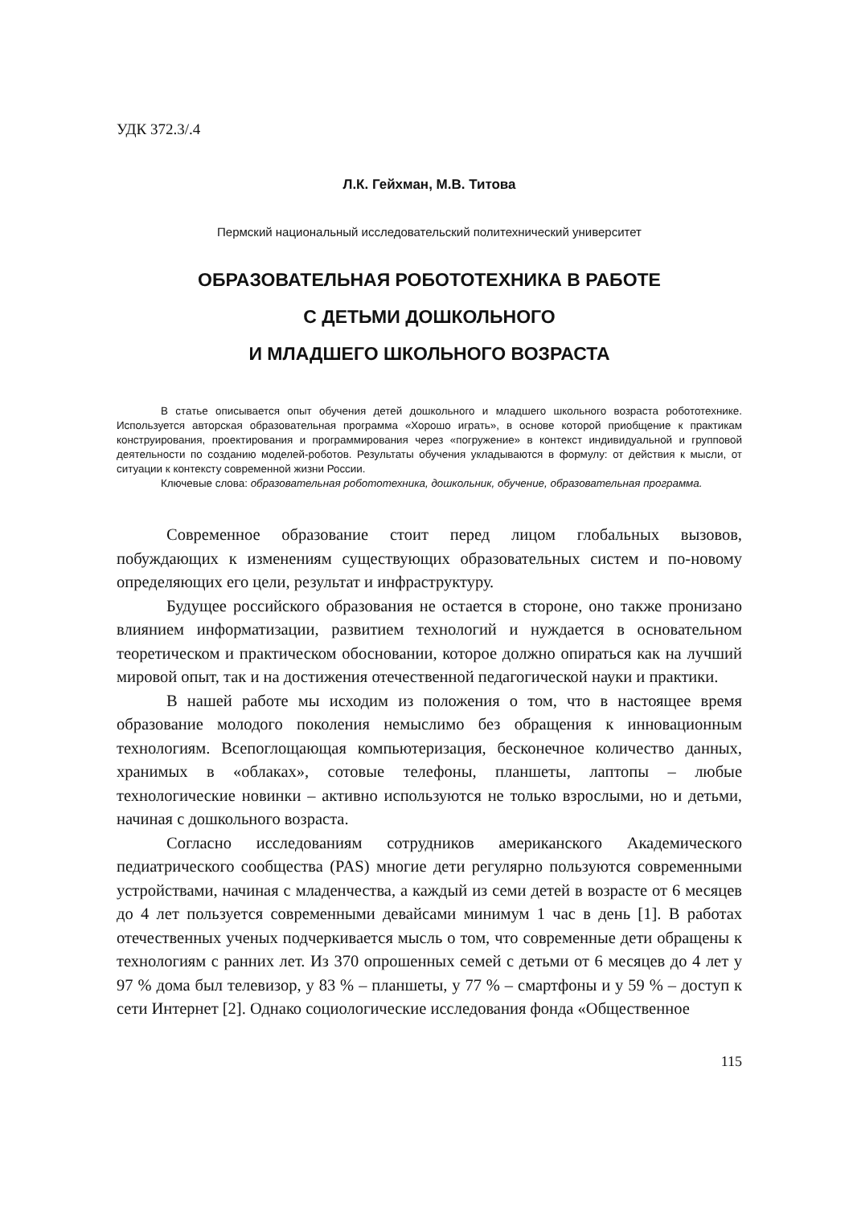УДК 372.3/.4
Л.К. Гейхман, М.В. Титова
Пермский национальный исследовательский политехнический университет
ОБРАЗОВАТЕЛЬНАЯ РОБОТОТЕХНИКА В РАБОТЕ
С ДЕТЬМИ ДОШКОЛЬНОГО
И МЛАДШЕГО ШКОЛЬНОГО ВОЗРАСТА
В статье описывается опыт обучения детей дошкольного и младшего школьного возраста робототехнике. Используется авторская образовательная программа «Хорошо играть», в основе которой приобщение к практикам конструирования, проектирования и программирования через «погружение» в контекст индивидуальной и групповой деятельности по созданию моделей-роботов. Результаты обучения укладываются в формулу: от действия к мысли, от ситуации к контексту современной жизни России.
Ключевые слова: образовательная робототехника, дошкольник, обучение, образовательная программа.
Современное образование стоит перед лицом глобальных вызовов, побуждающих к изменениям существующих образовательных систем и по-новому определяющих его цели, результат и инфраструктуру.
Будущее российского образования не остается в стороне, оно также пронизано влиянием информатизации, развитием технологий и нуждается в основательном теоретическом и практическом обосновании, которое должно опираться как на лучший мировой опыт, так и на достижения отечественной педагогической науки и практики.
В нашей работе мы исходим из положения о том, что в настоящее время образование молодого поколения немыслимо без обращения к инновационным технологиям. Всепоглощающая компьютеризация, бесконечное количество данных, хранимых в «облаках», сотовые телефоны, планшеты, лаптопы – любые технологические новинки – активно используются не только взрослыми, но и детьми, начиная с дошкольного возраста.
Согласно исследованиям сотрудников американского Академического педиатрического сообщества (PAS) многие дети регулярно пользуются современными устройствами, начиная с младенчества, а каждый из семи детей в возрасте от 6 месяцев до 4 лет пользуется современными девайсами минимум 1 час в день [1]. В работах отечественных ученых подчеркивается мысль о том, что современные дети обращены к технологиям с ранних лет. Из 370 опрошенных семей с детьми от 6 месяцев до 4 лет у 97 % дома был телевизор, у 83 % – планшеты, у 77 % – смартфоны и у 59 % – доступ к сети Интернет [2]. Однако социологические исследования фонда «Общественное
115